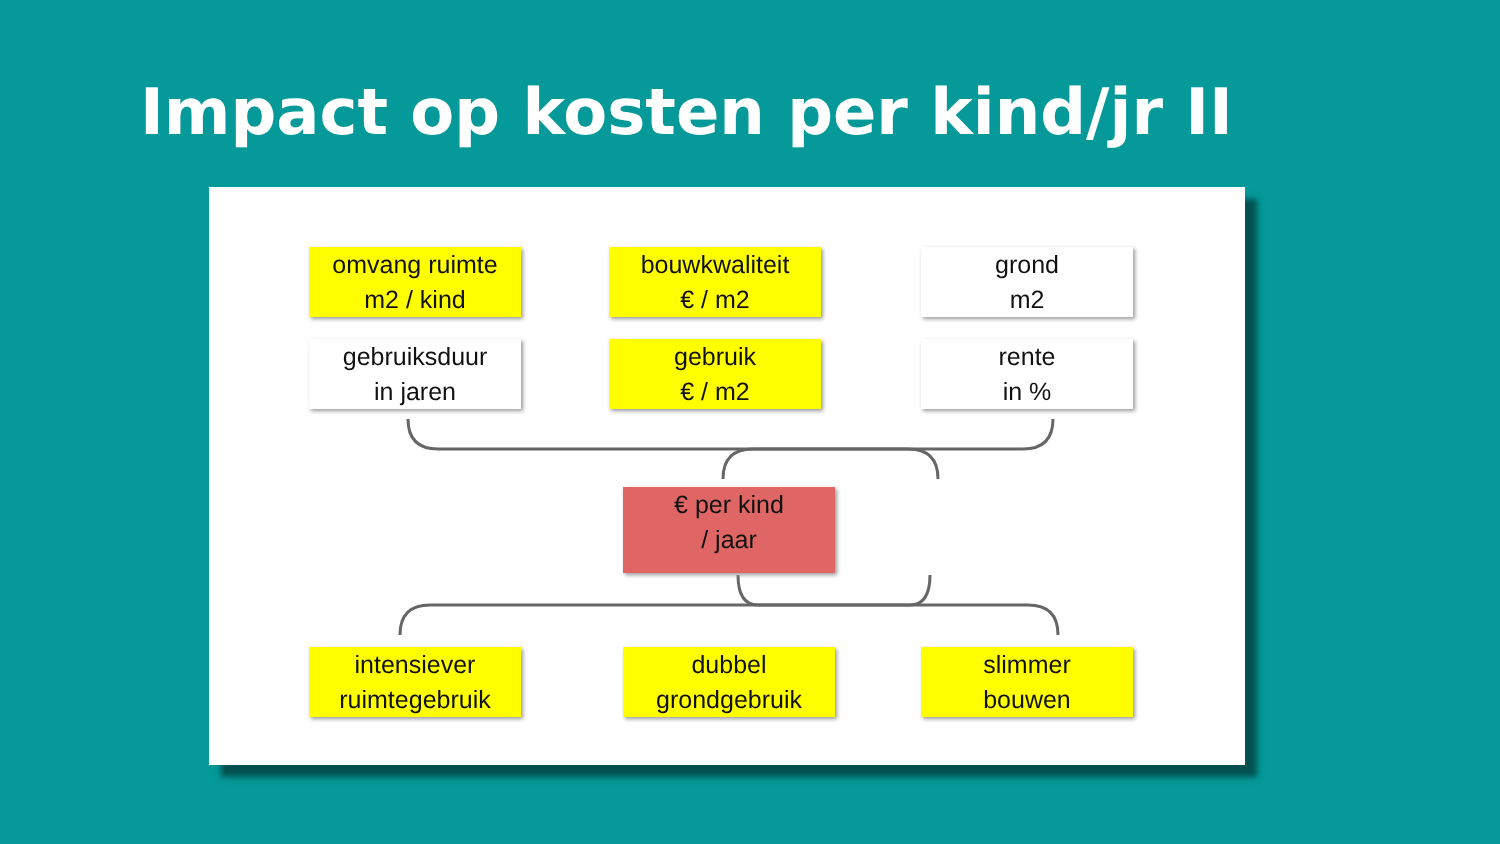Impact op kosten per kind/jr II
omvang ruimte
m2 / kind
bouwkwaliteit
€ / m2
grond
m2
gebruiksduur
in jaren
gebruik
€ / m2
rente
in %
€ per kind
/ jaar
intensiever
ruimtegebruik
dubbel
grondgebruik
slimmer
bouwen